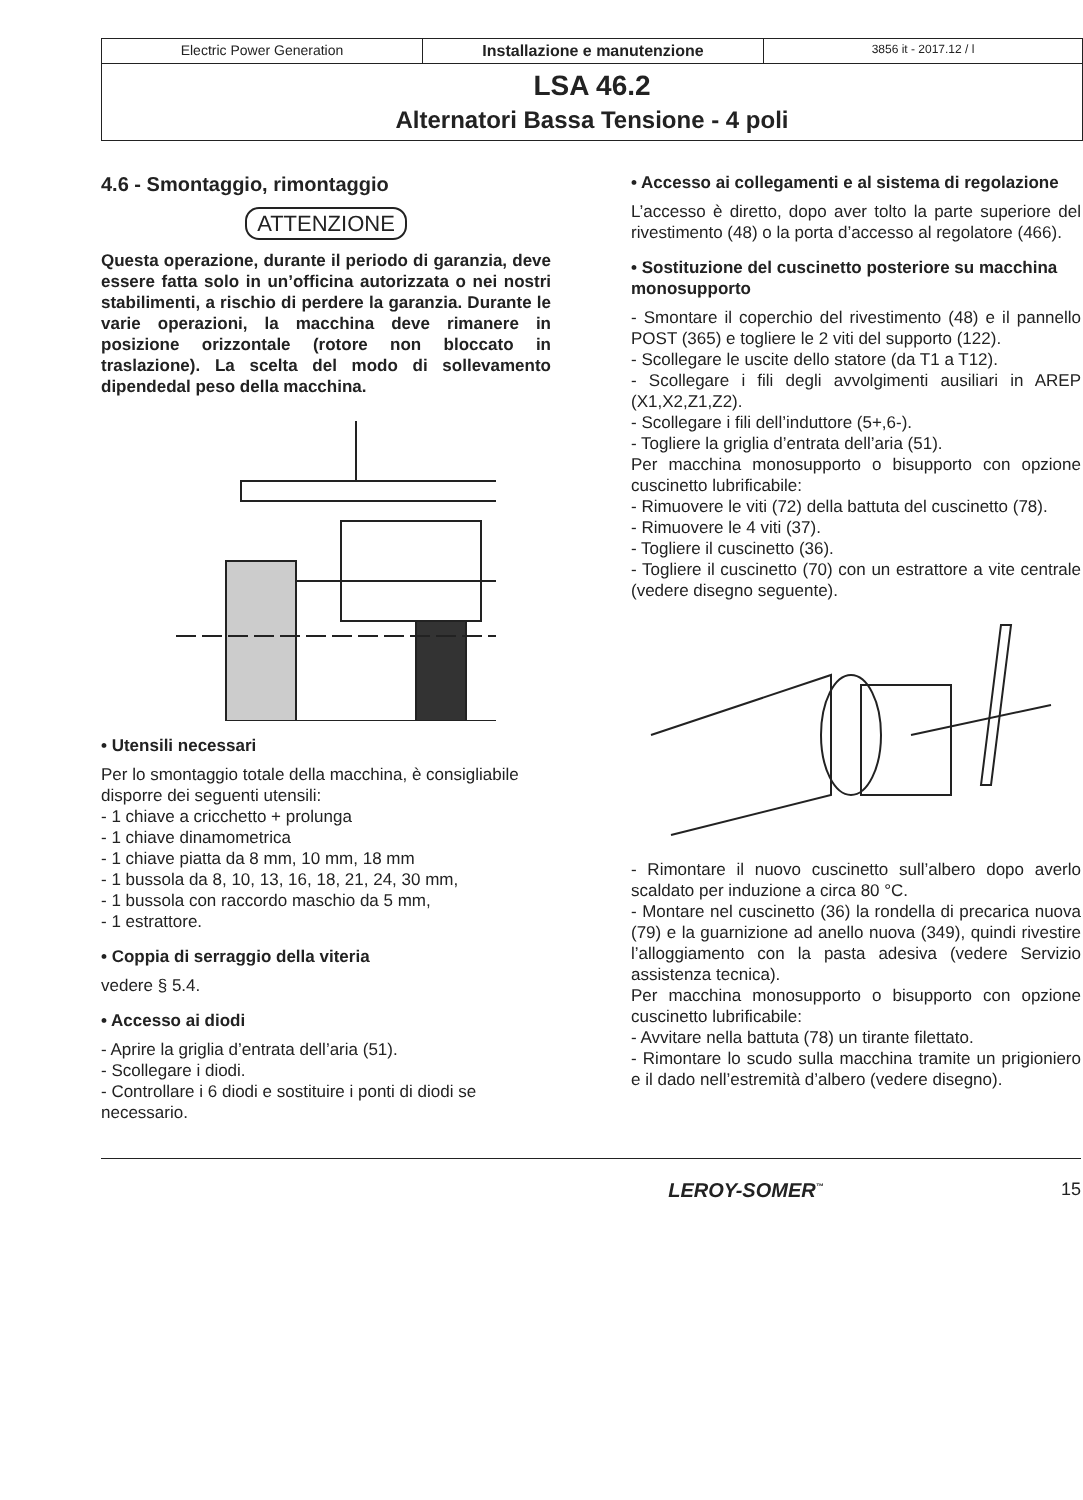Electric Power Generation Installazione e manutenzione
3856 it - 2017.12 / l
LSA 46.2
Alternatori Bassa Tensione - 4 poli
4.6 - Smontaggio, rimontaggio
ATTENZIONE
Questa operazione, durante il periodo di garanzia, deve essere fatta solo in un’officina autorizzata o nei nostri stabilimenti, a rischio di perdere la garanzia. Durante le varie operazioni, la macchina deve rimanere in posizione orizzontale (rotore non bloccato in traslazione). La scelta del modo di sollevamento dipendedal peso della macchina.
• Utensili necessari
Per lo smontaggio totale della macchina, è consigliabile disporre dei seguenti utensili:
- 1 chiave a cricchetto + prolunga
- 1 chiave dinamometrica
- 1 chiave piatta da 8 mm, 10 mm, 18 mm
- 1 bussola da 8, 10, 13, 16, 18, 21, 24, 30 mm,
- 1 bussola con raccordo maschio da 5 mm,
- 1 estrattore.
• Coppia di serraggio della viteria
vedere § 5.4.
• Accesso ai diodi
- Aprire la griglia d’entrata dell’aria (51).
- Scollegare i diodi.
- Controllare i 6 diodi e sostituire i ponti di diodi se necessario.
• Accesso ai collegamenti e al sistema di regolazione
L’accesso è diretto, dopo aver tolto la parte superiore del rivestimento (48) o la porta d’accesso al regolatore (466).
• Sostituzione del cuscinetto posteriore su macchina monosupporto
- Smontare il coperchio del rivestimento (48) e il pannello POST (365) e togliere le 2 viti del supporto (122).
- Scollegare le uscite dello statore (da T1 a T12).
- Scollegare i fili degli avvolgimenti ausiliari in AREP (X1,X2,Z1,Z2).
- Scollegare i fili dell’induttore (5+,6-).
- Togliere la griglia d’entrata dell’aria (51).
Per macchina monosupporto o bisupporto con opzione cuscinetto lubrificabile:
- Rimuovere le viti (72) della battuta del cuscinetto (78).
- Rimuovere le 4 viti (37).
- Togliere il cuscinetto (36).
- Togliere il cuscinetto (70) con un estrattore a vite centrale (vedere disegno seguente).
- Rimontare il nuovo cuscinetto sull’albero dopo averlo scaldato per induzione a circa 80 °C.
- Montare nel cuscinetto (36) la rondella di precarica nuova (79) e la guarnizione ad anello nuova (349), quindi rivestire l’alloggiamento con la pasta adesiva (vedere Servizio assistenza tecnica).
Per macchina monosupporto o bisupporto con opzione cuscinetto lubrificabile:
- Avvitare nella battuta (78) un tirante filettato.
- Rimontare lo scudo sulla macchina tramite un prigioniero e il dado nell’estremità d’albero (vedere disegno).
LEROY-SOMER<sup>™</sup> 15